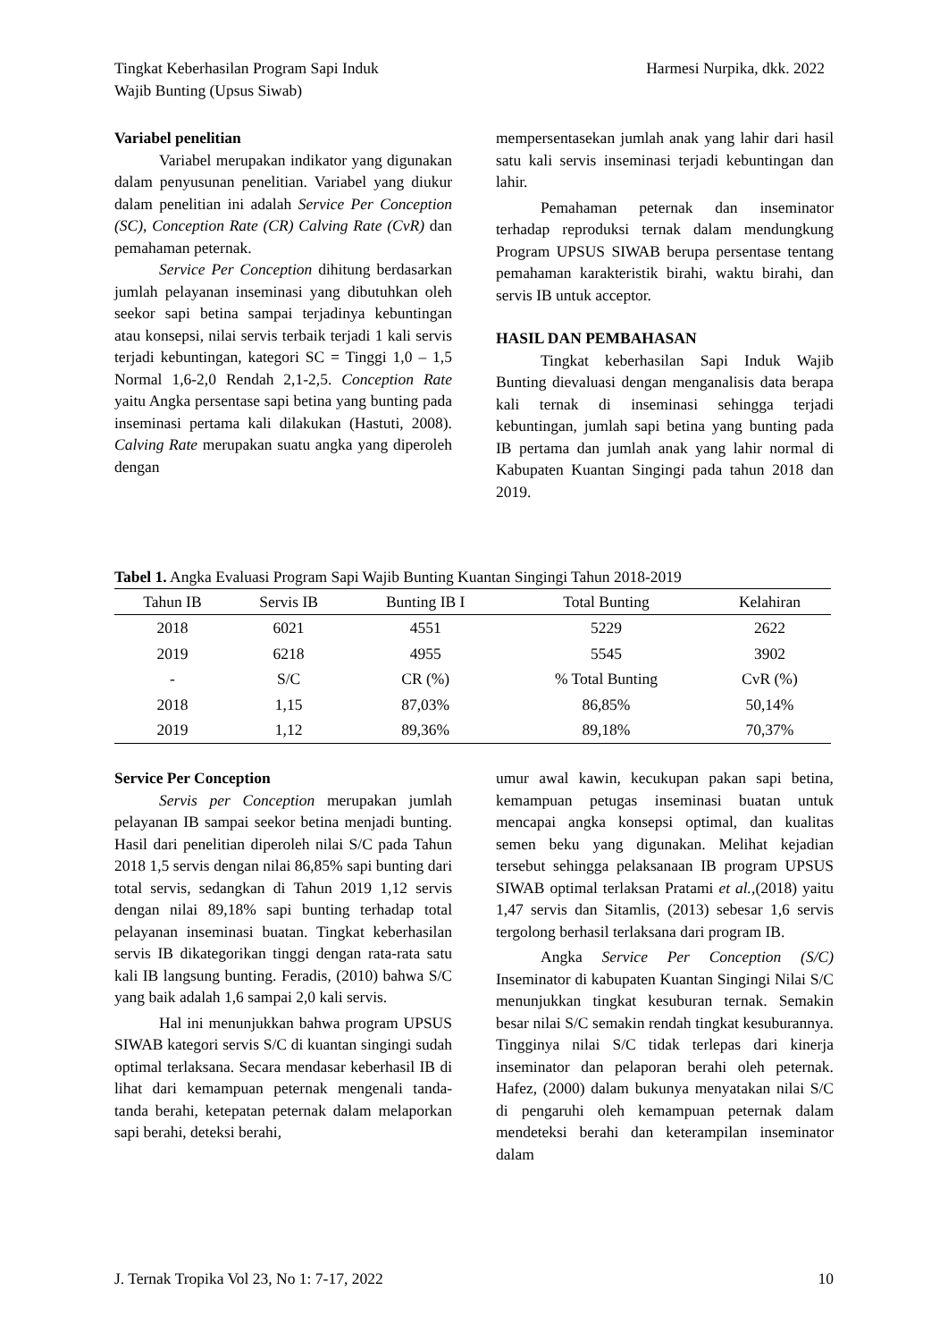Tingkat Keberhasilan Program Sapi Induk
Wajib Bunting (Upsus Siwab)
Harmesi Nurpika, dkk. 2022
Variabel penelitian
Variabel merupakan indikator yang digunakan dalam penyusunan penelitian. Variabel yang diukur dalam penelitian ini adalah Service Per Conception (SC), Conception Rate (CR) Calving Rate (CvR) dan pemahaman peternak.
Service Per Conception dihitung berdasarkan jumlah pelayanan inseminasi yang dibutuhkan oleh seekor sapi betina sampai terjadinya kebuntingan atau konsepsi, nilai servis terbaik terjadi 1 kali servis terjadi kebuntingan, kategori SC = Tinggi 1,0 – 1,5 Normal 1,6-2,0 Rendah 2,1-2,5. Conception Rate yaitu Angka persentase sapi betina yang bunting pada inseminasi pertama kali dilakukan (Hastuti, 2008). Calving Rate merupakan suatu angka yang diperoleh dengan
mempersentasekan jumlah anak yang lahir dari hasil satu kali servis inseminasi terjadi kebuntingan dan lahir.
Pemahaman peternak dan inseminator terhadap reproduksi ternak dalam mendungkung Program UPSUS SIWAB berupa persentase tentang pemahaman karakteristik birahi, waktu birahi, dan servis IB untuk acceptor.
HASIL DAN PEMBAHASAN
Tingkat keberhasilan Sapi Induk Wajib Bunting dievaluasi dengan menganalisis data berapa kali ternak di inseminasi sehingga terjadi kebuntingan, jumlah sapi betina yang bunting pada IB pertama dan jumlah anak yang lahir normal di Kabupaten Kuantan Singingi pada tahun 2018 dan 2019.
Tabel 1. Angka Evaluasi Program Sapi Wajib Bunting Kuantan Singingi Tahun 2018-2019
| Tahun IB | Servis IB | Bunting IB I | Total Bunting | Kelahiran |
| --- | --- | --- | --- | --- |
| 2018 | 6021 | 4551 | 5229 | 2622 |
| 2019 | 6218 | 4955 | 5545 | 3902 |
| - | S/C | CR (%) | % Total Bunting | CvR (%) |
| 2018 | 1,15 | 87,03% | 86,85% | 50,14% |
| 2019 | 1,12 | 89,36% | 89,18% | 70,37% |
Service Per Conception
Servis per Conception merupakan jumlah pelayanan IB sampai seekor betina menjadi bunting. Hasil dari penelitian diperoleh nilai S/C pada Tahun 2018 1,5 servis dengan nilai 86,85% sapi bunting dari total servis, sedangkan di Tahun 2019 1,12 servis dengan nilai 89,18% sapi bunting terhadap total pelayanan inseminasi buatan. Tingkat keberhasilan servis IB dikategorikan tinggi dengan rata-rata satu kali IB langsung bunting. Feradis, (2010) bahwa S/C yang baik adalah 1,6 sampai 2,0 kali servis.
Hal ini menunjukkan bahwa program UPSUS SIWAB kategori servis S/C di kuantan singingi sudah optimal terlaksana. Secara mendasar keberhasil IB di lihat dari kemampuan peternak mengenali tanda-tanda berahi, ketepatan peternak dalam melaporkan sapi berahi, deteksi berahi,
umur awal kawin, kecukupan pakan sapi betina, kemampuan petugas inseminasi buatan untuk mencapai angka konsepsi optimal, dan kualitas semen beku yang digunakan. Melihat kejadian tersebut sehingga pelaksanaan IB program UPSUS SIWAB optimal terlaksan Pratami et al.,(2018) yaitu 1,47 servis dan Sitamlis, (2013) sebesar 1,6 servis tergolong berhasil terlaksana dari program IB.
Angka Service Per Conception (S/C) Inseminator di kabupaten Kuantan Singingi Nilai S/C menunjukkan tingkat kesuburan ternak. Semakin besar nilai S/C semakin rendah tingkat kesuburannya. Tingginya nilai S/C tidak terlepas dari kinerja inseminator dan pelaporan berahi oleh peternak. Hafez, (2000) dalam bukunya menyatakan nilai S/C di pengaruhi oleh kemampuan peternak dalam mendeteksi berahi dan keterampilan inseminator dalam
J. Ternak Tropika Vol 23, No 1: 7-17, 2022
10